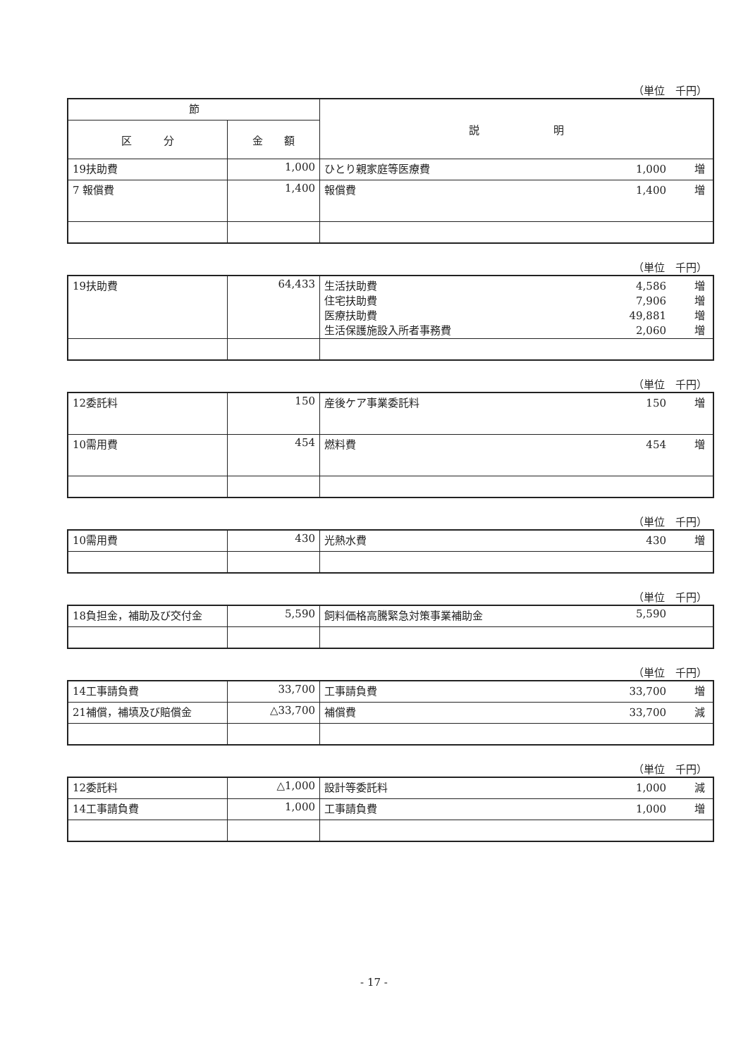（単位　千円）
| 節 | | 説 明 |
| --- | --- | --- |
| 区 分 | 金 額 | |
| 19扶助費 | 1,000 | ひとり親家庭等医療費 1,000 増 |
| 7 報償費 | 1,400 | 報償費 1,400 増 |
（単位　千円）
| 19扶助費 | 64,433 | 生活扶助費 4,586 増 住宅扶助費 7,906 増 医療扶助費 49,881 増 生活保護施設入所者事務費 2,060 増 |
（単位　千円）
| 12委託料 | 150 | 産後ケア事業委託料 150 増 |
| 10需用費 | 454 | 燃料費 454 増 |
（単位　千円）
| 10需用費 | 430 | 光熱水費 430 増 |
（単位　千円）
| 18負担金，補助及び交付金 | 5,590 | 飼料価格高騰緊急対策事業補助金 5,590 |
（単位　千円）
| 14工事請負費 | 33,700 | 工事請負費 33,700 増 |
| 21補償，補填及び賠償金 | △33,700 | 補償費 33,700 減 |
（単位　千円）
| 12委託料 | △1,000 | 設計等委託料 1,000 減 |
| 14工事請負費 | 1,000 | 工事請負費 1,000 増 |
- 17 -